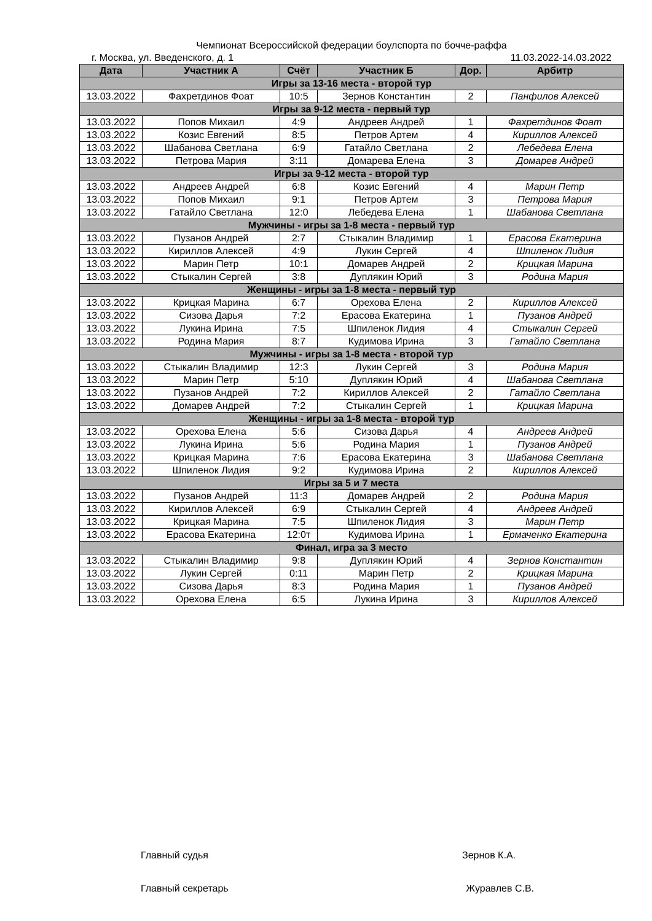Чемпионат Всероссийской федерации боулспорта по бочче-раффа
г. Москва, ул. Введенского, д. 1 11.03.2022-14.03.2022
| Дата | Участник А | Счёт | Участник Б | Дор. | Арбитр |
| --- | --- | --- | --- | --- | --- |
| Игры за 13-16 места - второй тур | | | | | |
| 13.03.2022 | Фахретдинов Фоат | 10:5 | Зернов Константин | 2 | Панфилов Алексей |
| Игры за 9-12 места - первый тур | | | | | |
| 13.03.2022 | Попов Михаил | 4:9 | Андреев Андрей | 1 | Фахретдинов Фоат |
| 13.03.2022 | Козис Евгений | 8:5 | Петров Артем | 4 | Кириллов Алексей |
| 13.03.2022 | Шабанова Светлана | 6:9 | Гатайло Светлана | 2 | Лебедева Елена |
| 13.03.2022 | Петрова Мария | 3:11 | Домарева Елена | 3 | Домарев Андрей |
| Игры за 9-12 места - второй тур | | | | | |
| 13.03.2022 | Андреев Андрей | 6:8 | Козис Евгений | 4 | Марин Петр |
| 13.03.2022 | Попов Михаил | 9:1 | Петров Артем | 3 | Петрова Мария |
| 13.03.2022 | Гатайло Светлана | 12:0 | Лебедева Елена | 1 | Шабанова Светлана |
| Мужчины - игры за 1-8 места - первый тур | | | | | |
| 13.03.2022 | Пузанов Андрей | 2:7 | Стыкалин Владимир | 1 | Ерасова Екатерина |
| 13.03.2022 | Кириллов Алексей | 4:9 | Лукин Сергей | 4 | Шпиленок Лидия |
| 13.03.2022 | Марин Петр | 10:1 | Домарев Андрей | 2 | Крицкая Марина |
| 13.03.2022 | Стыкалин Сергей | 3:8 | Дуплякин Юрий | 3 | Родина Мария |
| Женщины - игры за 1-8 места - первый тур | | | | | |
| 13.03.2022 | Крицкая Марина | 6:7 | Орехова Елена | 2 | Кириллов Алексей |
| 13.03.2022 | Сизова Дарья | 7:2 | Ерасова Екатерина | 1 | Пузанов Андрей |
| 13.03.2022 | Лукина Ирина | 7:5 | Шпиленок Лидия | 4 | Стыкалин Сергей |
| 13.03.2022 | Родина Мария | 8:7 | Кудимова Ирина | 3 | Гатайло Светлана |
| Мужчины - игры за 1-8 места - второй тур | | | | | |
| 13.03.2022 | Стыкалин Владимир | 12:3 | Лукин Сергей | 3 | Родина Мария |
| 13.03.2022 | Марин Петр | 5:10 | Дуплякин Юрий | 4 | Шабанова Светлана |
| 13.03.2022 | Пузанов Андрей | 7:2 | Кириллов Алексей | 2 | Гатайло Светлана |
| 13.03.2022 | Домарев Андрей | 7:2 | Стыкалин Сергей | 1 | Крицкая Марина |
| Женщины - игры за 1-8 места - второй тур | | | | | |
| 13.03.2022 | Орехова Елена | 5:6 | Сизова Дарья | 4 | Андреев Андрей |
| 13.03.2022 | Лукина Ирина | 5:6 | Родина Мария | 1 | Пузанов Андрей |
| 13.03.2022 | Крицкая Марина | 7:6 | Ерасова Екатерина | 3 | Шабанова Светлана |
| 13.03.2022 | Шпиленок Лидия | 9:2 | Кудимова Ирина | 2 | Кириллов Алексей |
| Игры за 5 и 7 места | | | | | |
| 13.03.2022 | Пузанов Андрей | 11:3 | Домарев Андрей | 2 | Родина Мария |
| 13.03.2022 | Кириллов Алексей | 6:9 | Стыкалин Сергей | 4 | Андреев Андрей |
| 13.03.2022 | Крицкая Марина | 7:5 | Шпиленок Лидия | 3 | Марин Петр |
| 13.03.2022 | Ерасова Екатерина | 12:0т | Кудимова Ирина | 1 | Ермаченко Екатерина |
| Финал, игра за 3 место | | | | | |
| 13.03.2022 | Стыкалин Владимир | 9:8 | Дуплякин Юрий | 4 | Зернов Константин |
| 13.03.2022 | Лукин Сергей | 0:11 | Марин Петр | 2 | Крицкая Марина |
| 13.03.2022 | Сизова Дарья | 8:3 | Родина Мария | 1 | Пузанов Андрей |
| 13.03.2022 | Орехова Елена | 6:5 | Лукина Ирина | 3 | Кириллов Алексей |
Главный судья Зернов К.А.
Главный секретарь Журавлев С.В.